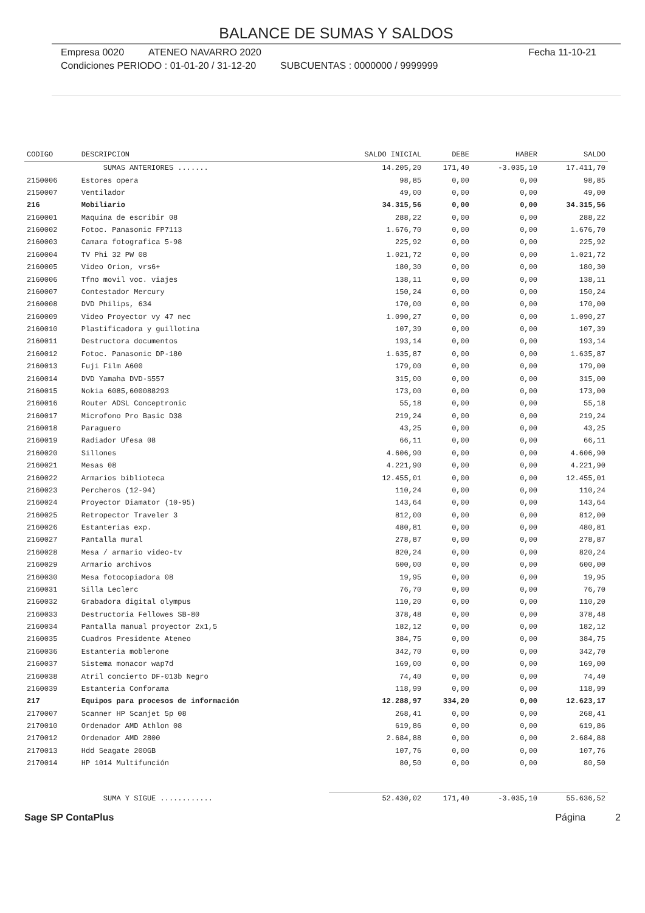BALANCE DE SUMAS Y SALDOS
Empresa 0020 ATENEO NAVARRO 2020 Fecha 11-10-21
Condiciones PERIODO : 01-01-20 / 31-12-20 SUBCUENTAS : 0000000 / 9999999
| CODIGO | DESCRIPCION | SALDO INICIAL | DEBE | HABER | SALDO |
| --- | --- | --- | --- | --- | --- |
| | SUMAS ANTERIORES ....... | 14.205,20 | 171,40 | -3.035,10 | 17.411,70 |
| 2150006 | Estores opera | 98,85 | 0,00 | 0,00 | 98,85 |
| 2150007 | Ventilador | 49,00 | 0,00 | 0,00 | 49,00 |
| 216 | Mobiliario | 34.315,56 | 0,00 | 0,00 | 34.315,56 |
| 2160001 | Maquina de escribir 08 | 288,22 | 0,00 | 0,00 | 288,22 |
| 2160002 | Fotoc. Panasonic FP7113 | 1.676,70 | 0,00 | 0,00 | 1.676,70 |
| 2160003 | Camara fotografica 5-98 | 225,92 | 0,00 | 0,00 | 225,92 |
| 2160004 | TV Phi 32 PW 08 | 1.021,72 | 0,00 | 0,00 | 1.021,72 |
| 2160005 | Video Orion, vrs6+ | 180,30 | 0,00 | 0,00 | 180,30 |
| 2160006 | Tfno movil voc. viajes | 138,11 | 0,00 | 0,00 | 138,11 |
| 2160007 | Contestador Mercury | 150,24 | 0,00 | 0,00 | 150,24 |
| 2160008 | DVD Philips, 634 | 170,00 | 0,00 | 0,00 | 170,00 |
| 2160009 | Video Proyector vy 47 nec | 1.090,27 | 0,00 | 0,00 | 1.090,27 |
| 2160010 | Plastificadora y guillotina | 107,39 | 0,00 | 0,00 | 107,39 |
| 2160011 | Destructora documentos | 193,14 | 0,00 | 0,00 | 193,14 |
| 2160012 | Fotoc. Panasonic DP-180 | 1.635,87 | 0,00 | 0,00 | 1.635,87 |
| 2160013 | Fuji Film A600 | 179,00 | 0,00 | 0,00 | 179,00 |
| 2160014 | DVD Yamaha DVD-S557 | 315,00 | 0,00 | 0,00 | 315,00 |
| 2160015 | Nokia 6085,600088293 | 173,00 | 0,00 | 0,00 | 173,00 |
| 2160016 | Router ADSL Conceptronic | 55,18 | 0,00 | 0,00 | 55,18 |
| 2160017 | Microfono Pro Basic D38 | 219,24 | 0,00 | 0,00 | 219,24 |
| 2160018 | Paraguero | 43,25 | 0,00 | 0,00 | 43,25 |
| 2160019 | Radiador Ufesa 08 | 66,11 | 0,00 | 0,00 | 66,11 |
| 2160020 | Sillones | 4.606,90 | 0,00 | 0,00 | 4.606,90 |
| 2160021 | Mesas 08 | 4.221,90 | 0,00 | 0,00 | 4.221,90 |
| 2160022 | Armarios biblioteca | 12.455,01 | 0,00 | 0,00 | 12.455,01 |
| 2160023 | Percheros (12-94) | 110,24 | 0,00 | 0,00 | 110,24 |
| 2160024 | Proyector Diamator (10-95) | 143,64 | 0,00 | 0,00 | 143,64 |
| 2160025 | Retropector Traveler 3 | 812,00 | 0,00 | 0,00 | 812,00 |
| 2160026 | Estanterias exp. | 480,81 | 0,00 | 0,00 | 480,81 |
| 2160027 | Pantalla mural | 278,87 | 0,00 | 0,00 | 278,87 |
| 2160028 | Mesa / armario video-tv | 820,24 | 0,00 | 0,00 | 820,24 |
| 2160029 | Armario archivos | 600,00 | 0,00 | 0,00 | 600,00 |
| 2160030 | Mesa fotocopiadora 08 | 19,95 | 0,00 | 0,00 | 19,95 |
| 2160031 | Silla Leclerc | 76,70 | 0,00 | 0,00 | 76,70 |
| 2160032 | Grabadora digital olympus | 110,20 | 0,00 | 0,00 | 110,20 |
| 2160033 | Destructoria Fellowes SB-80 | 378,48 | 0,00 | 0,00 | 378,48 |
| 2160034 | Pantalla manual proyector 2x1,5 | 182,12 | 0,00 | 0,00 | 182,12 |
| 2160035 | Cuadros Presidente Ateneo | 384,75 | 0,00 | 0,00 | 384,75 |
| 2160036 | Estanteria moblerone | 342,70 | 0,00 | 0,00 | 342,70 |
| 2160037 | Sistema monacor wap7d | 169,00 | 0,00 | 0,00 | 169,00 |
| 2160038 | Atril concierto DF-013b Negro | 74,40 | 0,00 | 0,00 | 74,40 |
| 2160039 | Estanteria Conforama | 118,99 | 0,00 | 0,00 | 118,99 |
| 217 | Equipos para procesos de información | 12.288,97 | 334,20 | 0,00 | 12.623,17 |
| 2170007 | Scanner HP Scanjet 5p 08 | 268,41 | 0,00 | 0,00 | 268,41 |
| 2170010 | Ordenador AMD Athlon 08 | 619,86 | 0,00 | 0,00 | 619,86 |
| 2170012 | Ordenador AMD 2800 | 2.684,88 | 0,00 | 0,00 | 2.684,88 |
| 2170013 | Hdd Seagate 200GB | 107,76 | 0,00 | 0,00 | 107,76 |
| 2170014 | HP 1014 Multifunción | 80,50 | 0,00 | 0,00 | 80,50 |
| | SUMA Y SIGUE ............ | 52.430,02 | 171,40 | -3.035,10 | 55.636,52 |
Sage SP ContaPlus Página 2